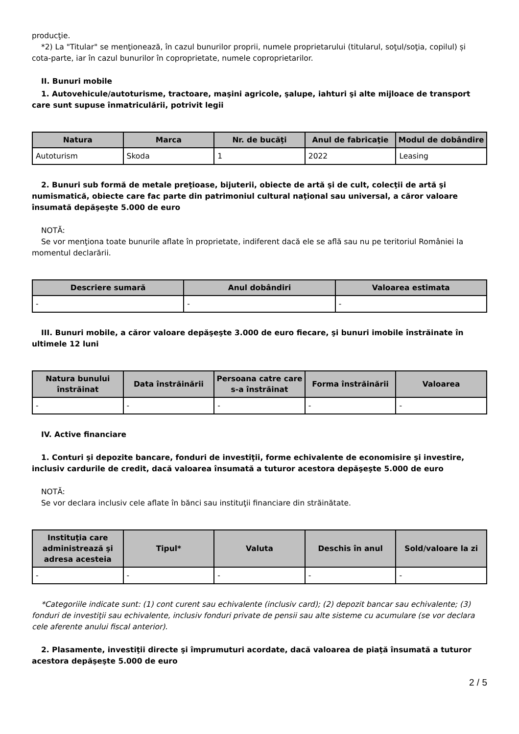producţie.
*2) La "Titular" se menţionează, în cazul bunurilor proprii, numele proprietarului (titularul, soţul/soţia, copilul) și cota-parte, iar în cazul bunurilor în coproprietate, numele coproprietarilor.
II. Bunuri mobile
1. Autovehicule/autoturisme, tractoare, maşini agricole, şalupe, iahturi şi alte mijloace de transport care sunt supuse înmatriculării, potrivit legii
| Natura | Marca | Nr. de bucăţi | Anul de fabricaţie | Modul de dobândire |
| --- | --- | --- | --- | --- |
| Autoturism | Skoda | 1 | 2022 | Leasing |
2. Bunuri sub formă de metale preţioase, bijuterii, obiecte de artă şi de cult, colecţii de artă şi numismatică, obiecte care fac parte din patrimoniul cultural naţional sau universal, a căror valoare însumată depăşeşte 5.000 de euro
NOTĂ:
Se vor menţiona toate bunurile aflate în proprietate, indiferent dacă ele se află sau nu pe teritoriul României la momentul declarării.
| Descriere sumară | Anul dobândiri | Valoarea estimata |
| --- | --- | --- |
| - | - | - |
III. Bunuri mobile, a căror valoare depăşeşte 3.000 de euro fiecare, şi bunuri imobile înstrăinate în ultimele 12 luni
| Natura bunului înstrăinat | Data înstrăinării | Persoana catre care s-a înstrăinat | Forma înstrăinării | Valoarea |
| --- | --- | --- | --- | --- |
| - | - | - | - | - |
IV. Active financiare
1. Conturi şi depozite bancare, fonduri de investiţii, forme echivalente de economisire şi investire, inclusiv cardurile de credit, dacă valoarea însumată a tuturor acestora depăşeşte 5.000 de euro
NOTĂ:
Se vor declara inclusiv cele aflate în bănci sau instituţii financiare din străinătate.
| Instituţia care administrează şi adresa acesteia | Tipul* | Valuta | Deschis în anul | Sold/valoare la zi |
| --- | --- | --- | --- | --- |
| - | - | - | - | - |
*Categoriile indicate sunt: (1) cont curent sau echivalente (inclusiv card); (2) depozit bancar sau echivalente; (3) fonduri de investiţii sau echivalente, inclusiv fonduri private de pensii sau alte sisteme cu acumulare (se vor declara cele aferente anului fiscal anterior).
2. Plasamente, investiţii directe şi împrumuturi acordate, dacă valoarea de piaţă însumată a tuturor acestora depăşeşte 5.000 de euro
2 / 5